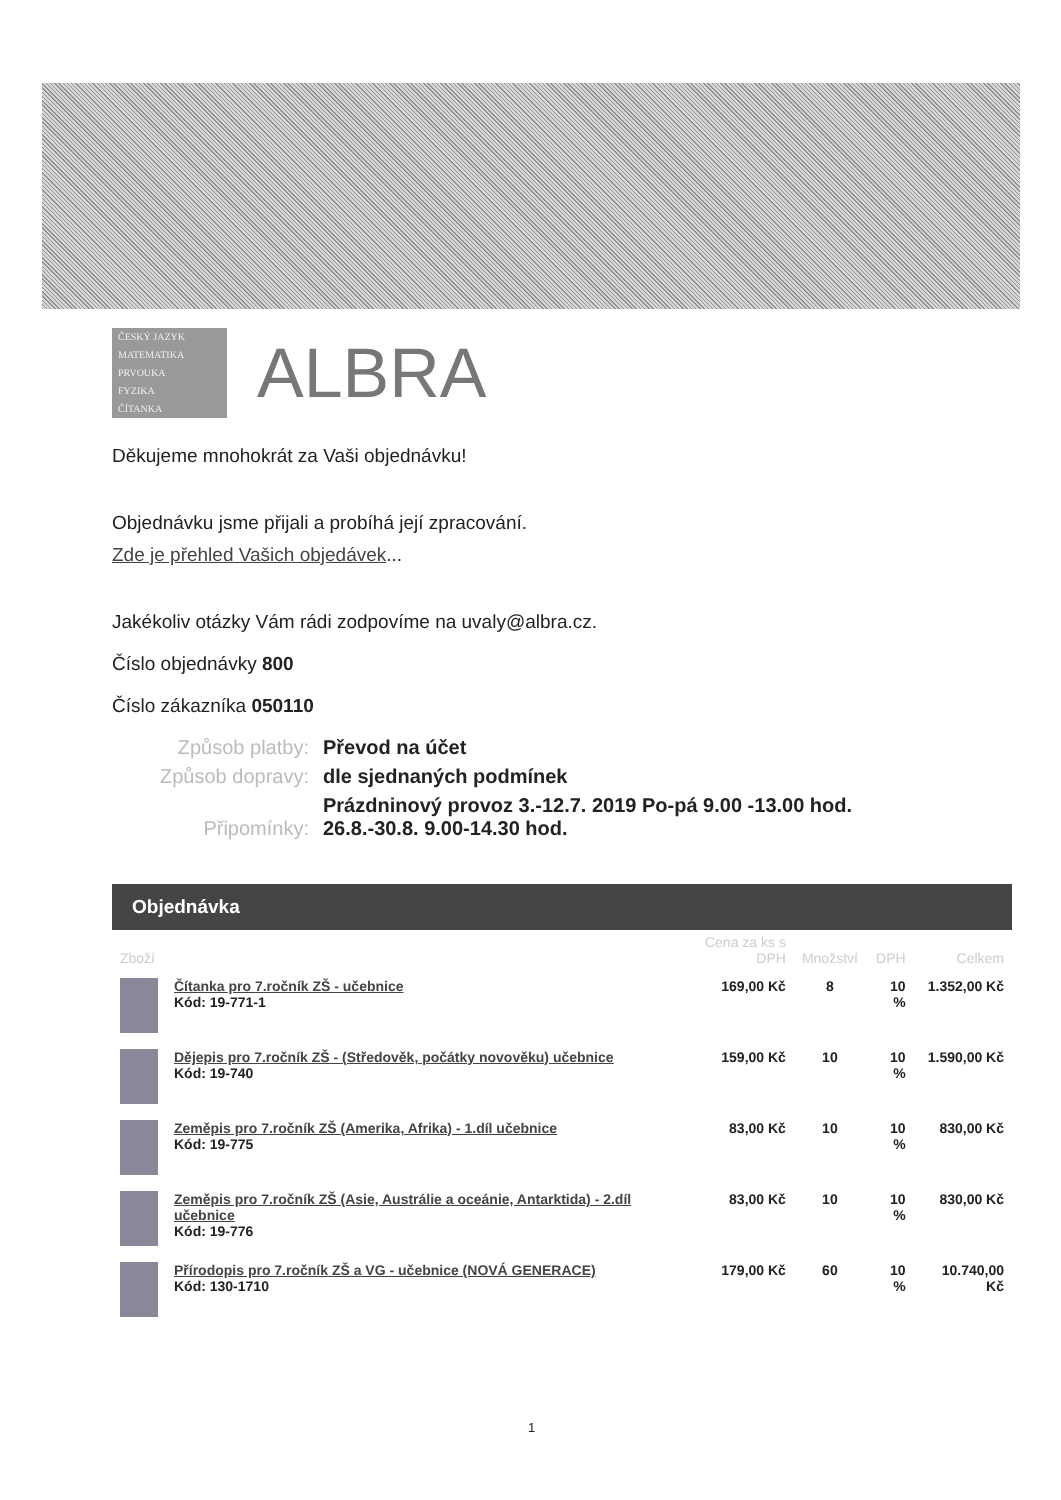ČESKÝ JAZYK
MATEMATIKA
PRVOUKA
FYZIKA
ČÍTANKA
ALBRA
Děkujeme mnohokrát za Vaši objednávku!
Objednávku jsme přijali a probíhá její zpracování.
Zde je přehled Vašich objedávek...
Jakékoliv otázky Vám rádi zodpovíme na uvaly@albra.cz.
Číslo objednávky 800
Číslo zákazníka 050110
| Způsob platby: | Převod na účet |
| Způsob dopravy: | dle sjednaných podmínek |
| Připomínky: | Prázdninový provoz 3.-12.7. 2019 Po-pá 9.00 -13.00 hod. 26.8.-30.8. 9.00-14.30 hod. |
Objednávka
| Zboží | | Cena za ks s DPH | Množství | DPH | Celkem |
| --- | --- | --- | --- | --- | --- |
| | Čítanka pro 7.ročník ZŠ - učebnice Kód: 19-771-1 | 169,00 Kč | 8 | 10 % | 1.352,00 Kč |
| | Dějepis pro 7.ročník ZŠ - (Středověk, počátky novověku) učebnice Kód: 19-740 | 159,00 Kč | 10 | 10 % | 1.590,00 Kč |
| | Zeměpis pro 7.ročník ZŠ (Amerika, Afrika) - 1.díl učebnice Kód: 19-775 | 83,00 Kč | 10 | 10 % | 830,00 Kč |
| | Zeměpis pro 7.ročník ZŠ (Asie, Austrálie a oceánie, Antarktida) - 2.díl učebnice Kód: 19-776 | 83,00 Kč | 10 | 10 % | 830,00 Kč |
| | Přírodopis pro 7.ročník ZŠ a VG - učebnice (NOVÁ GENERACE) Kód: 130-1710 | 179,00 Kč | 60 | 10 % | 10.740,00 Kč |
1